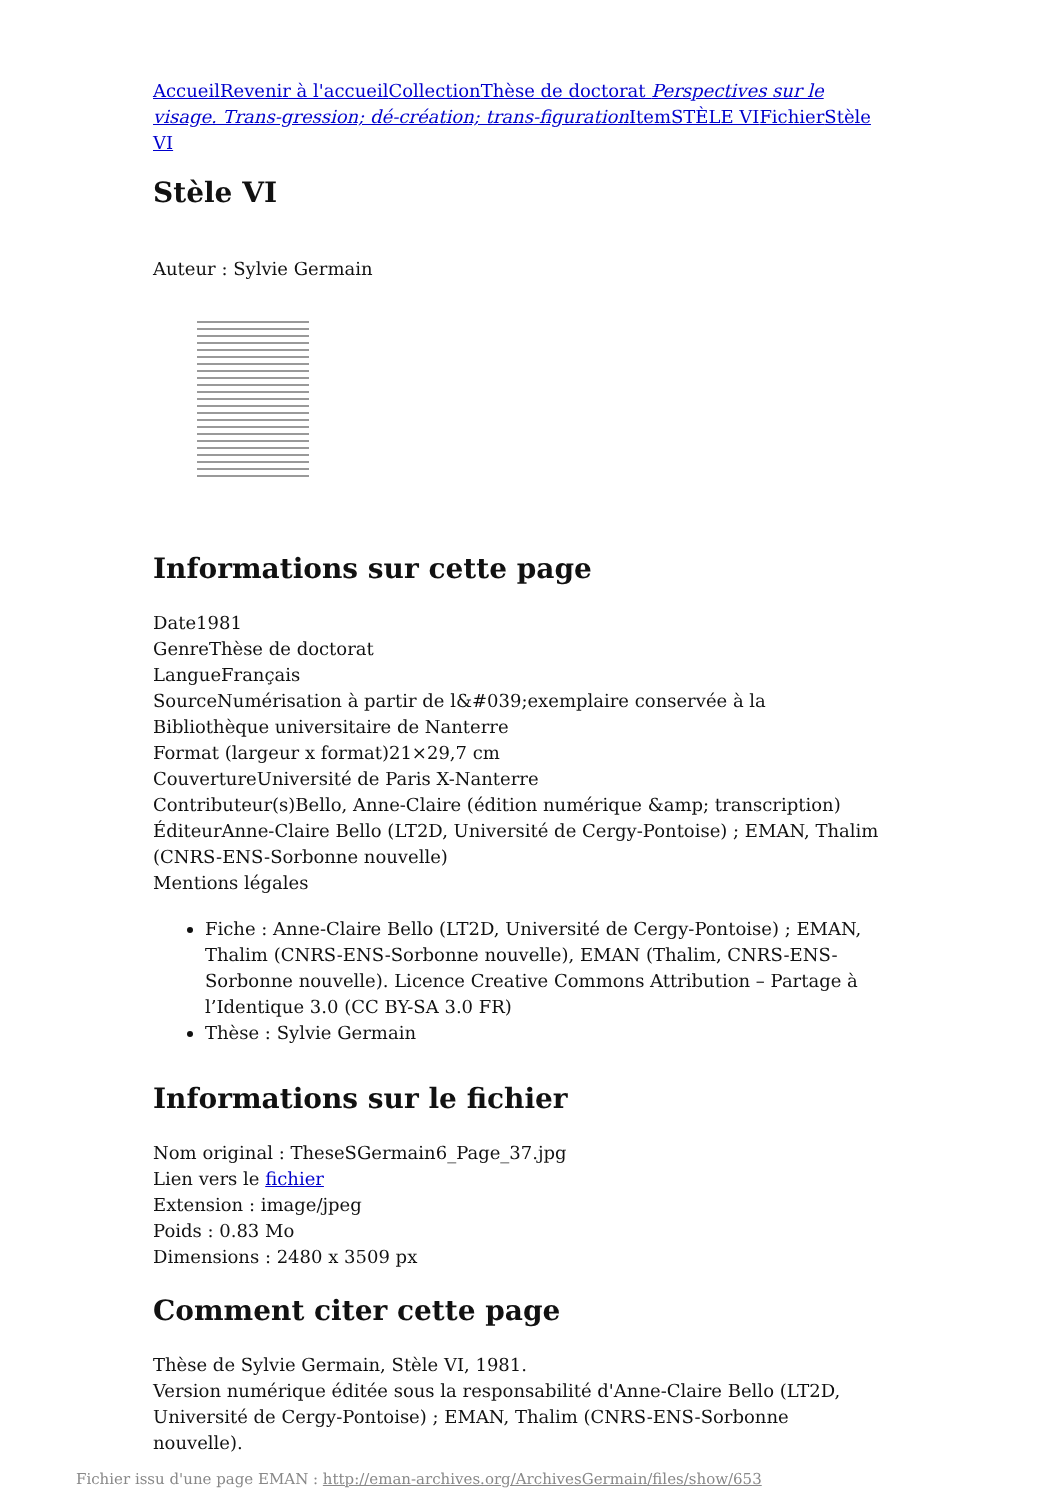Accueil Revenir à l'accueil Collection Thèse de doctorat Perspectives sur le visage. Trans-gression; dé-création; trans-figuration Item STÈLE VI Fichier Stèle VI
Stèle VI
Auteur : Sylvie Germain
Informations sur cette page
Date1981
GenreThèse de doctorat
LangueFrançais
SourceNumérisation à partir de l&#039;exemplaire conservée à la Bibliothèque universitaire de Nanterre
Format (largeur x format)21×29,7 cm
CouvertureUniversité de Paris X-Nanterre
Contributeur(s)Bello, Anne-Claire (édition numérique &amp; transcription)
ÉditeurAnne-Claire Bello (LT2D, Université de Cergy-Pontoise) ; EMAN, Thalim (CNRS-ENS-Sorbonne nouvelle)
Mentions légales
Fiche : Anne-Claire Bello (LT2D, Université de Cergy-Pontoise) ; EMAN, Thalim (CNRS-ENS-Sorbonne nouvelle), EMAN (Thalim, CNRS-ENS-Sorbonne nouvelle). Licence Creative Commons Attribution – Partage à l’Identique 3.0 (CC BY-SA 3.0 FR)
Thèse : Sylvie Germain
Informations sur le fichier
Nom original : TheseSGermain6_Page_37.jpg
Lien vers le fichier
Extension : image/jpeg
Poids : 0.83 Mo
Dimensions : 2480 x 3509 px
Comment citer cette page
Thèse de Sylvie Germain, Stèle VI, 1981.
Version numérique éditée sous la responsabilité d'Anne-Claire Bello (LT2D, Université de Cergy-Pontoise) ; EMAN, Thalim (CNRS-ENS-Sorbonne nouvelle).
Fichier issu d'une page EMAN : http://eman-archives.org/ArchivesGermain/files/show/653